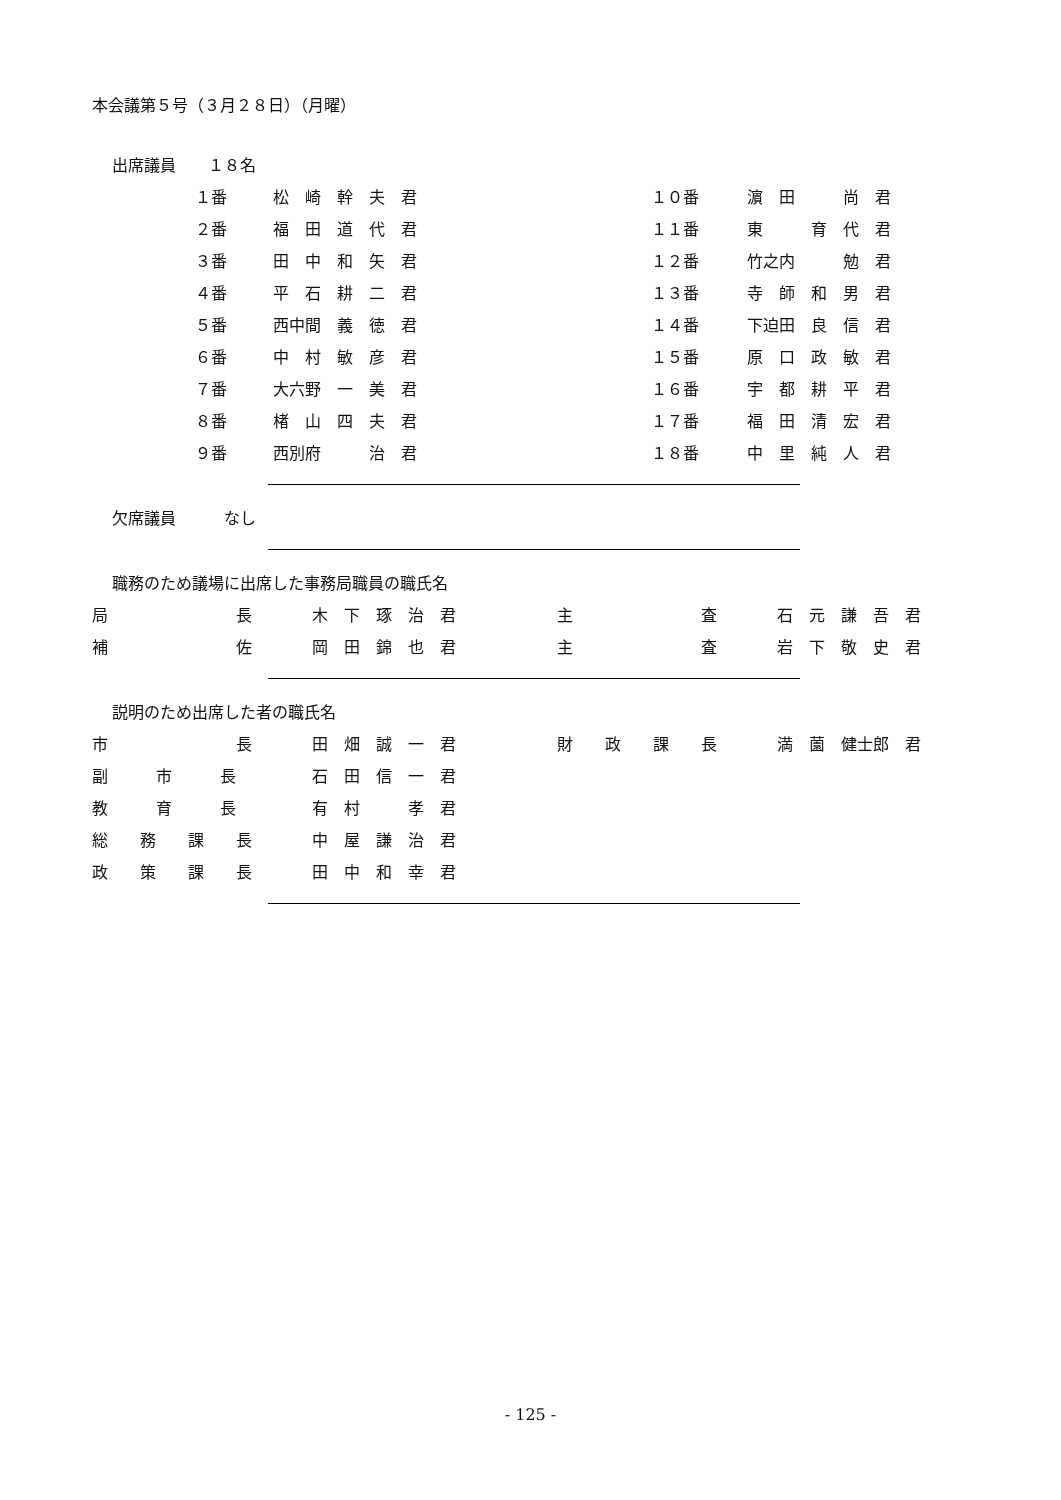本会議第５号（３月２８日）（月曜）
出席議員　　１８名
| １番 | 松 崎 幹 夫 君 | １０番 | 濵 田 尚 君 |
| ２番 | 福 田 道 代 君 | １１番 | 東 育 代 君 |
| ３番 | 田 中 和 矢 君 | １２番 | 竹之内 勉 君 |
| ４番 | 平 石 耕 二 君 | １３番 | 寺 師 和 男 君 |
| ５番 | 西中間 義 徳 君 | １４番 | 下迫田 良 信 君 |
| ６番 | 中 村 敏 彦 君 | １５番 | 原 口 政 敏 君 |
| ７番 | 大六野 一 美 君 | １６番 | 宇 都 耕 平 君 |
| ８番 | 楮 山 四 夫 君 | １７番 | 福 田 清 宏 君 |
| ９番 | 西別府 治 君 | １８番 | 中 里 純 人 君 |
欠席議員　　　なし
職務のため議場に出席した事務局職員の職氏名
| 局 長 | 木 下 琢 治 君 | 主 査 | 石 元 謙 吾 君 |
| 補 佐 | 岡 田 錦 也 君 | 主 査 | 岩 下 敬 史 君 |
説明のため出席した者の職氏名
| 市 長 | 田 畑 誠 一 君 | 財 政 課 長 | 満 薗 健士郎 君 |
| 副 市 長 | 石 田 信 一 君 | | |
| 教 育 長 | 有 村 孝 君 | | |
| 総 務 課 長 | 中 屋 謙 治 君 | | |
| 政 策 課 長 | 田 中 和 幸 君 | | |
- 125 -